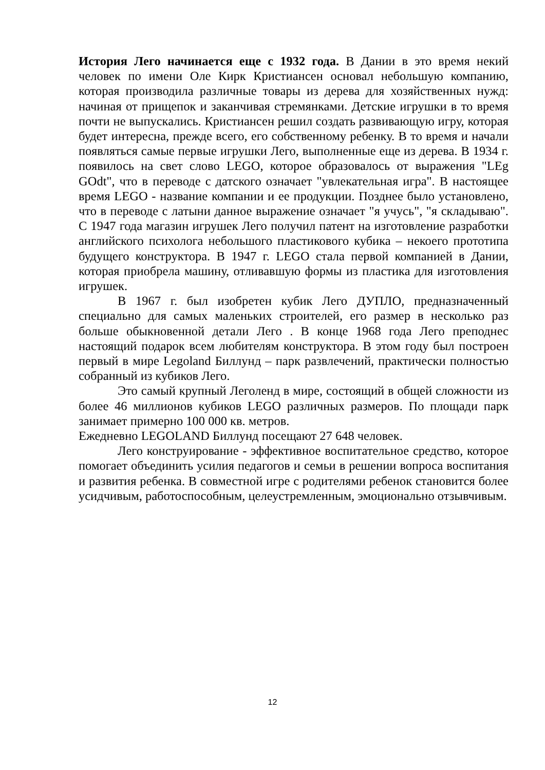История Лего начинается еще с 1932 года. В Дании в это время некий человек по имени Оле Кирк Кристиансен основал небольшую компанию, которая производила различные товары из дерева для хозяйственных нужд: начиная от прищепок и заканчивая стремянками. Детские игрушки в то время почти не выпускались. Кристиансен решил создать развивающую игру, которая будет интересна, прежде всего, его собственному ребенку. В то время и начали появляться самые первые игрушки Лего, выполненные еще из дерева. В 1934 г. появилось на свет слово LEGO, которое образовалось от выражения "LEg GOdt", что в переводе с датского означает "увлекательная игра". В настоящее время LEGO - название компании и ее продукции. Позднее было установлено, что в переводе с латыни данное выражение означает "я учусь", "я складываю". С 1947 года магазин игрушек Лего получил патент на изготовление разработки английского психолога небольшого пластикового кубика – некоего прототипа будущего конструктора. В 1947 г. LEGO стала первой компанией в Дании, которая приобрела машину, отливавшую формы из пластика для изготовления игрушек.
В 1967 г. был изобретен кубик Лего ДУПЛО, предназначенный специально для самых маленьких строителей, его размер в несколько раз больше обыкновенной детали Лего . В конце 1968 года Лего преподнес настоящий подарок всем любителям конструктора. В этом году был построен первый в мире Legoland Биллунд – парк развлечений, практически полностью собранный из кубиков Лего.
Это самый крупный Леголенд в мире, состоящий в общей сложности из более 46 миллионов кубиков LEGO различных размеров. По площади парк занимает примерно 100 000 кв. метров.
Ежедневно LEGOLAND Биллунд посещают 27 648 человек.
Лего конструирование - эффективное воспитательное средство, которое помогает объединить усилия педагогов и семьи в решении вопроса воспитания и развития ребенка. В совместной игре с родителями ребенок становится более усидчивым, работоспособным, целеустремленным, эмоционально отзывчивым.
12